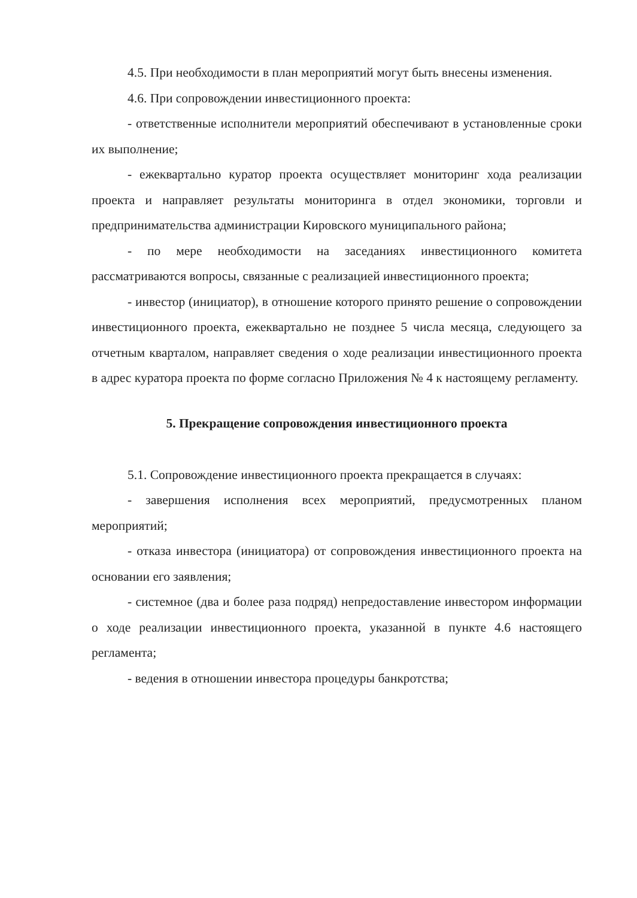4.5. При необходимости в план мероприятий могут быть внесены изменения.
4.6. При сопровождении инвестиционного проекта:
- ответственные исполнители мероприятий обеспечивают в установленные сроки их выполнение;
- ежеквартально куратор проекта осуществляет мониторинг хода реализации проекта и направляет результаты мониторинга в отдел экономики, торговли и предпринимательства администрации Кировского муниципального района;
- по мере необходимости на заседаниях инвестиционного комитета рассматриваются вопросы, связанные с реализацией инвестиционного проекта;
- инвестор (инициатор), в отношение которого принято решение о сопровождении инвестиционного проекта, ежеквартально не позднее 5 числа месяца, следующего за отчетным кварталом, направляет сведения о ходе реализации инвестиционного проекта в адрес куратора проекта по форме согласно Приложения № 4 к настоящему регламенту.
5. Прекращение сопровождения инвестиционного проекта
5.1. Сопровождение инвестиционного проекта прекращается в случаях:
- завершения исполнения всех мероприятий, предусмотренных планом мероприятий;
- отказа инвестора (инициатора) от сопровождения инвестиционного проекта на основании его заявления;
- системное (два и более раза подряд) непредоставление инвестором информации о ходе реализации инвестиционного проекта, указанной в пункте 4.6 настоящего регламента;
- ведения в отношении инвестора процедуры банкротства;